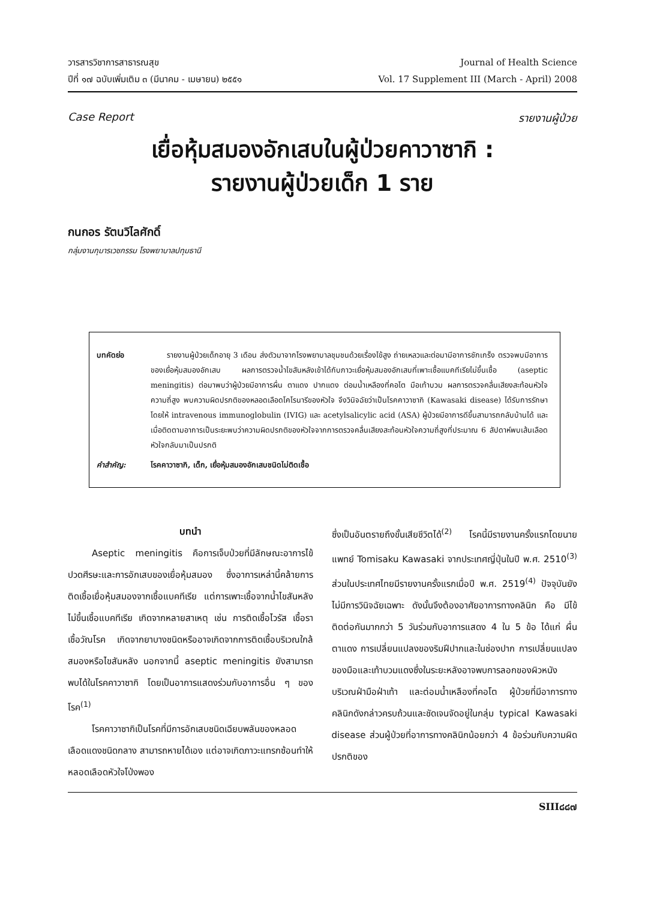วารสารวิชาการสาธารณสุข
ปีที่ ๑๗ ฉบับเพิ่มเติม ๓ (มีนาคม - เมษายน) ๒๕๕๑
Journal of Health Science
Vol. 17 Supplement III (March - April) 2008
Case Report รายงานผู้ป่วย
เยื่อหุ้มสมองอักเสบในผู้ป่วยคาวาซากิ :
รายงานผู้ป่วยเด็ก 1 ราย
กนกอร รัตนวิไลศักดิ์
กลุ่มงานกุมารเวชกรรม โรงพยาบาลปทุมธานี
บทคัดย่อ รายงานผู้ป่วยเด็กอายุ 3 เดือน ส่งตัวมาจากโรงพยาบาลชุมชนด้วยเรื่องไข้สูง ถ่ายเหลวและต่อมามีอาการชักเกร็ง ตรวจพบมีอาการของเยื่อหุ้มสมองอักเสบ ผลการตรวจน้ำไขสันหลังเข้าได้กับภาวะเยื่อหุ้มสมองอักเสบที่เพาะเชื้อแบคทีเรียไม่ขึ้นเชื้อ (aseptic meningitis) ต่อมาพบว่าผู้ป่วยมีอาการผื่น ตาแดง ปากแดง ต่อมน้ำเหลืองที่คอโต มือเท้าบวม ผลการตรวจคลื่นเสียงสะท้อนหัวใจความถี่สูง พบความผิดปรกติของหลอดเลือดโคโรนารีของหัวใจ จึงวินิจฉัยว่าเป็นโรคคาวาซากิ (Kawasaki disease) ได้รับการรักษาโดยให้ intravenous immunoglobulin (IVIG) และ acetylsalicylic acid (ASA) ผู้ป่วยมีอาการดีขึ้นสามารถกลับบ้านได้ และเมื่อติดตามอาการเป็นระยะพบว่าความผิดปรกติของหัวใจจากการตรวจคลื่นเสียงสะท้อนหัวใจความถี่สูงที่ประมาณ 6 สัปดาห์พบเส้นเลือดหัวใจกลับมาเป็นปรกติ
คำสำคัญ: โรคคาวาซากิ, เด็ก, เยื่อหุ้มสมองอักเสบชนิดไม่ติดเชื้อ
บทนำ
Aseptic meningitis คือการเจ็บป่วยที่มีลักษณะอาการไข้ ปวดศีรษะและการอักเสบของเยื่อหุ้มสมอง ซึ่งอาการเหล่านี้คล้ายการติดเชื้อเยื่อหุ้มสมองจากเชื้อแบคทีเรีย แต่การเพาะเชื้อจากน้ำไขสันหลังไม่ขึ้นเชื้อแบคทีเรีย เกิดจากหลายสาเหตุ เช่น การติดเชื้อไวรัส เชื้อรา เชื้อวัณโรค เกิดจากยาบางชนิดหรืออาจเกิดจากการติดเชื้อบริเวณใกล้สมองหรือไขสันหลัง นอกจากนี้ aseptic meningitis ยังสามารถพบได้ในโรคคาวาซากิ โดยเป็นอาการแสดงร่วมกับอาการอื่น ๆ ของโรค<sup>(1)</sup>
โรคคาวาซากิเป็นโรคที่มีการอักเสบชนิดเฉียบพลันของหลอดเลือดแดงชนิดกลาง สามารถหายได้เอง แต่อาจเกิดภาวะแทรกซ้อนทำให้หลอดเลือดหัวใจโป่งพอง
ซึ่งเป็นอันตรายถึงขั้นเสียชีวิตได้<sup>(2)</sup> โรคนี้มีรายงานครั้งแรกโดยนายแพทย์ Tomisaku Kawasaki จากประเทศญี่ปุ่นในปี พ.ศ. 2510<sup>(3)</sup> ส่วนในประเทศไทยมีรายงานครั้งแรกเมื่อปี พ.ศ. 2519<sup>(4)</sup> ปัจจุบันยังไม่มีการวินิจฉัยเฉพาะ ดังนั้นจึงต้องอาศัยอาการทางคลินิก คือ มีไข้ติดต่อกันมากกว่า 5 วันร่วมกับอาการแสดง 4 ใน 5 ข้อ ได้แก่ ผื่น ตาแดง การเปลี่ยนแปลงของริมฝีปากและในช่องปาก การเปลี่ยนแปลงของมือและเท้าบวมแดงซึ่งในระยะหลังอาจพบการลอกของผิวหนังบริเวณฝ่ามือฝ่าเท้า และต่อมน้ำเหลืองที่คอโต ผู้ป่วยที่มีอาการทางคลินิกดังกล่าวครบถ้วนและชัดเจนจัดอยู่ในกลุ่ม typical Kawasaki disease ส่วนผู้ป่วยที่อาการทางคลินิกน้อยกว่า 4 ข้อร่วมกับความผิดปรกติของ
SIII๘๘๗